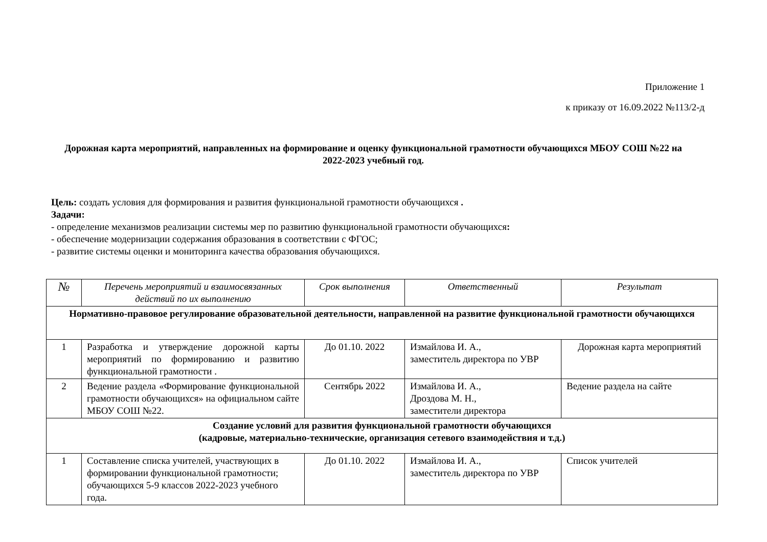Приложение 1
к приказу от 16.09.2022 №113/2-д
Дорожная карта мероприятий, направленных на формирование и оценку функциональной грамотности обучающихся МБОУ СОШ №22 на 2022-2023 учебный год.
Цель: создать условия для формирования и развития функциональной грамотности обучающихся .
Задачи:
- определение механизмов реализации системы мер по развитию функциональной грамотности обучающихся:
- обеспечение модернизации содержания образования в соответствии с ФГОС;
- развитие системы оценки и мониторинга качества образования обучающихся.
| № | Перечень мероприятий и взаимосвязанных действий по их выполнению | Срок выполнения | Ответственный | Результат |
| --- | --- | --- | --- | --- |
| Нормативно-правовое регулирование образовательной деятельности, направленной на развитие функциональной грамотности обучающихся | | | | |
| 1 | Разработка и утверждение дорожной карты мероприятий по формированию и развитию функциональной грамотности . | До 01.10. 2022 | Измайлова И. А., заместитель директора по УВР | Дорожная карта мероприятий |
| 2 | Ведение раздела «Формирование функциональной грамотности обучающихся» на официальном сайте МБОУ СОШ №22. | Сентябрь 2022 | Измайлова И. А., Дроздова М. Н., заместители директора | Ведение раздела на сайте |
| Создание условий для развития функциональной грамотности обучающихся (кадровые, материально-технические, организация сетевого взаимодействия и т.д.) | | | | |
| 1 | Составление списка учителей, участвующих в формировании функциональной грамотности; обучающихся 5-9 классов 2022-2023 учебного года. | До 01.10. 2022 | Измайлова И. А., заместитель директора по УВР | Список учителей |